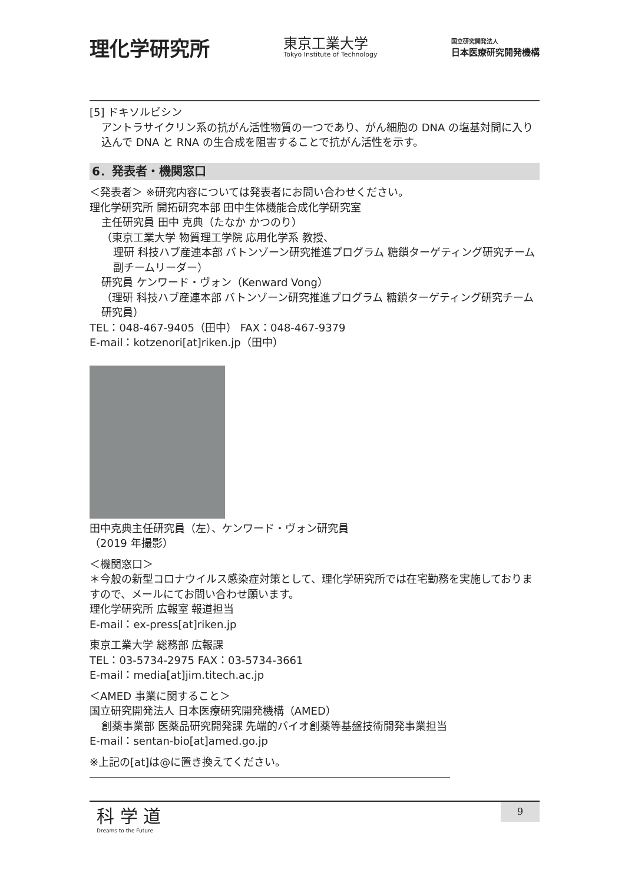理化学研究所
東京工業大学
Tokyo Institute of Technology
国立研究開発法人
日本医療研究開発機構
[5] ドキソルビシン
アントラサイクリン系の抗がん活性物質の一つであり、がん細胞の DNA の塩基対間に入り込んで DNA と RNA の生合成を阻害することで抗がん活性を示す。
6．発表者・機関窓口
＜発表者＞ ※研究内容については発表者にお問い合わせください。
理化学研究所 開拓研究本部 田中生体機能合成化学研究室
主任研究員 田中 克典（たなか かつのり）
（東京工業大学 物質理工学院 応用化学系 教授、
理研 科技ハブ産連本部 バトンゾーン研究推進プログラム 糖鎖ターゲティング研究チーム 副チームリーダー）
研究員 ケンワード・ヴォン（Kenward Vong）
（理研 科技ハブ産連本部 バトンゾーン研究推進プログラム 糖鎖ターゲティング研究チーム 研究員）
TEL：048-467-9405（田中） FAX：048-467-9379
E-mail：kotzenori[at]riken.jp（田中）
田中克典主任研究員（左）、ケンワード・ヴォン研究員
（2019 年撮影）
＜機関窓口＞
＊今般の新型コロナウイルス感染症対策として、理化学研究所では在宅勤務を実施しておりますので、メールにてお問い合わせ願います。
理化学研究所 広報室 報道担当
E-mail：ex-press[at]riken.jp
東京工業大学 総務部 広報課
TEL：03-5734-2975 FAX：03-5734-3661
E-mail：media[at]jim.titech.ac.jp
＜AMED 事業に関すること＞
国立研究開発法人 日本医療研究開発機構（AMED）
創薬事業部 医薬品研究開発課 先端的バイオ創薬等基盤技術開発事業担当
E-mail：sentan-bio[at]amed.go.jp
※上記の[at]は@に置き換えてください。
――――――――――――――――――――――――――――――――――
科 学 道
Dreams to the Future
9